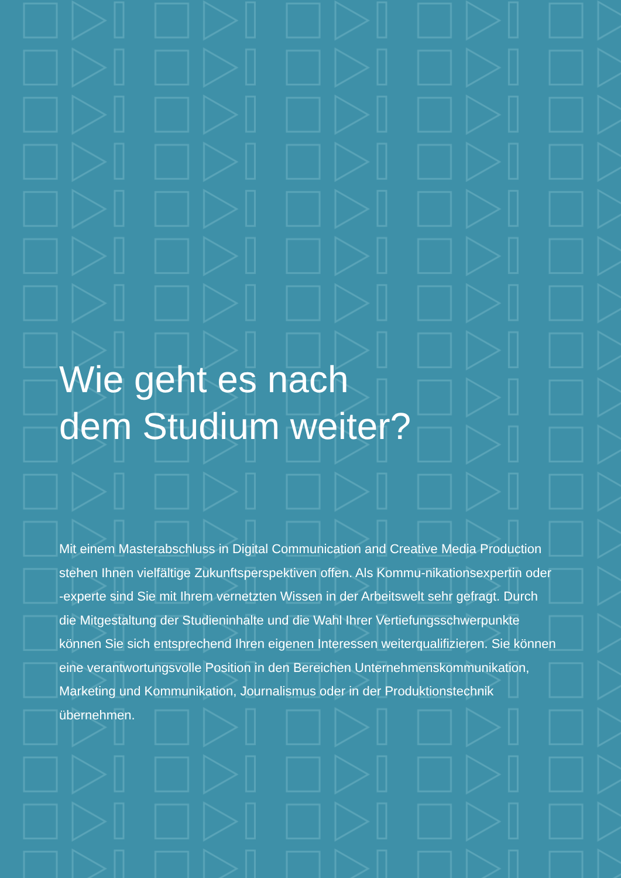Wie geht es nach
dem Studium weiter?
Mit einem Masterabschluss in Digital Communication and Creative Media Production stehen Ihnen vielfältige Zukunftsperspektiven offen. Als Kommu-nikationsexpertin oder -experte sind Sie mit Ihrem vernetzten Wissen in der Arbeitswelt sehr gefragt. Durch die Mitgestaltung der Studieninhalte und die Wahl Ihrer Vertiefungsschwerpunkte können Sie sich entsprechend Ihren eigenen Interessen weiterqualifizieren. Sie können eine verantwortungsvolle Position in den Bereichen Unternehmenskommunikation, Marketing und Kommunikation, Journalismus oder in der Produktionstechnik übernehmen.